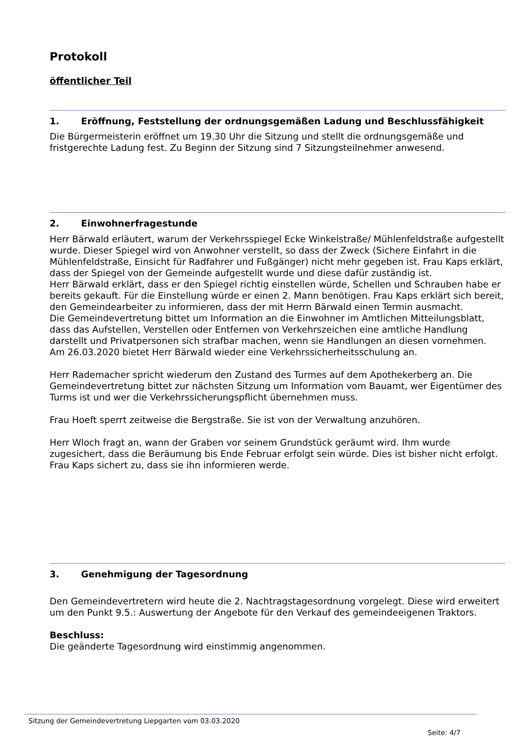Protokoll
öffentlicher Teil
1. Eröffnung, Feststellung der ordnungsgemäßen Ladung und Beschlussfähigkeit
Die Bürgermeisterin eröffnet um 19.30 Uhr die Sitzung und stellt die ordnungsgemäße und fristgerechte Ladung fest. Zu Beginn der Sitzung sind 7 Sitzungsteilnehmer anwesend.
2. Einwohnerfragestunde
Herr Bärwald erläutert, warum der Verkehrsspiegel Ecke Winkelstraße/ Mühlenfeldstraße aufgestellt wurde. Dieser Spiegel wird von Anwohner verstellt, so dass der Zweck (Sichere Einfahrt in die Mühlenfeldstraße, Einsicht für Radfahrer und Fußgänger) nicht mehr gegeben ist. Frau Kaps erklärt, dass der Spiegel von der Gemeinde aufgestellt wurde und diese dafür zuständig ist.
Herr Bärwald erklärt, dass er den Spiegel richtig einstellen würde, Schellen und Schrauben habe er bereits gekauft. Für die Einstellung würde er einen 2. Mann benötigen. Frau Kaps erklärt sich bereit, den Gemeindearbeiter zu informieren, dass der mit Herrn Bärwald einen Termin ausmacht.
Die Gemeindevertretung bittet um Information an die Einwohner im Amtlichen Mitteilungsblatt, dass das Aufstellen, Verstellen oder Entfernen von Verkehrszeichen eine amtliche Handlung darstellt und Privatpersonen sich strafbar machen, wenn sie Handlungen an diesen vornehmen.
Am 26.03.2020 bietet Herr Bärwald wieder eine Verkehrssicherheitsschulung an.
Herr Rademacher spricht wiederum den Zustand des Turmes auf dem Apothekerberg an. Die Gemeindevertretung bittet zur nächsten Sitzung um Information vom Bauamt, wer Eigentümer des Turms ist und wer die Verkehrssicherungspflicht übernehmen muss.
Frau Hoeft sperrt zeitweise die Bergstraße. Sie ist von der Verwaltung anzuhören.
Herr Wloch fragt an, wann der Graben vor seinem Grundstück geräumt wird. Ihm wurde zugesichert, dass die Beräumung bis Ende Februar erfolgt sein würde. Dies ist bisher nicht erfolgt. Frau Kaps sichert zu, dass sie ihn informieren werde.
3. Genehmigung der Tagesordnung
Den Gemeindevertretern wird heute die 2. Nachtragstagesordnung vorgelegt. Diese wird erweitert um den Punkt 9.5.: Auswertung der Angebote für den Verkauf des gemeindeeigenen Traktors.
Beschluss:
Die geänderte Tagesordnung wird einstimmig angenommen.
Sitzung der Gemeindevertretung Liepgarten vom 03.03.2020
Seite: 4/7